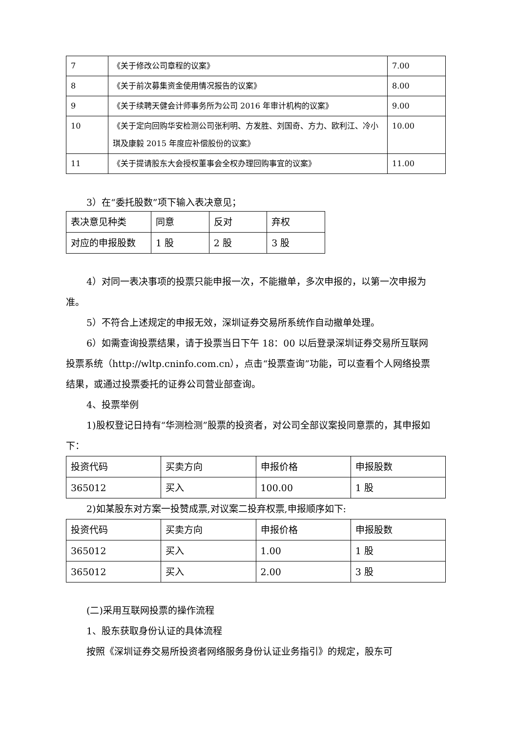| 7 | 《关于修改公司章程的议案》 | 7.00 |
| 8 | 《关于前次募集资金使用情况报告的议案》 | 8.00 |
| 9 | 《关于续聘天健会计师事务所为公司 2016 年审计机构的议案》 | 9.00 |
| 10 | 《关于定向回购华安检测公司张利明、方发胜、刘国奇、方力、欧利江、冷小琪及康毅 2015 年度应补偿股份的议案》 | 10.00 |
| 11 | 《关于提请股东大会授权董事会全权办理回购事宜的议案》 | 11.00 |
3）在“委托股数”项下输入表决意见；
| 表决意见种类 | 同意 | 反对 | 弃权 |
| 对应的申报股数 | 1 股 | 2 股 | 3 股 |
4）对同一表决事项的投票只能申报一次，不能撤单，多次申报的，以第一次申报为准。
5）不符合上述规定的申报无效，深圳证券交易所系统作自动撤单处理。
6）如需查询投票结果，请于投票当日下午 18：00 以后登录深圳证券交易所互联网投票系统（http://wltp.cninfo.com.cn），点击“投票查询”功能，可以查看个人网络投票结果，或通过投票委托的证券公司营业部查询。
4、投票举例
1)股权登记日持有“华测检测”股票的投资者，对公司全部议案投同意票的，其申报如下：
| 投资代码 | 买卖方向 | 申报价格 | 申报股数 |
| 365012 | 买入 | 100.00 | 1 股 |
2)如某股东对方案一投赞成票,对议案二投弃权票,申报顺序如下:
| 投资代码 | 买卖方向 | 申报价格 | 申报股数 |
| 365012 | 买入 | 1.00 | 1 股 |
| 365012 | 买入 | 2.00 | 3 股 |
(二)采用互联网投票的操作流程
1、股东获取身份认证的具体流程
按照《深圳证券交易所投资者网络服务身份认证业务指引》的规定，股东可